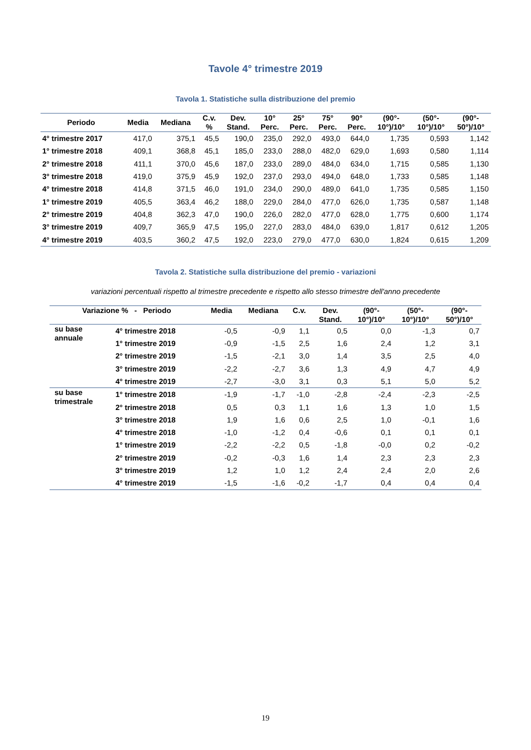Tavole 4° trimestre 2019
Tavola 1. Statistiche sulla distribuzione del premio
| Periodo | Media | Mediana | C.v. % | Dev. Stand. | 10° Perc. | 25° Perc. | 75° Perc. | 90° Perc. | (90°- 10°)/10° | (50°- 10°)/10° | (90°- 50°)/10° |
| --- | --- | --- | --- | --- | --- | --- | --- | --- | --- | --- | --- |
| 4° trimestre 2017 | 417,0 | 375,1 | 45,5 | 190,0 | 235,0 | 292,0 | 493,0 | 644,0 | 1,735 | 0,593 | 1,142 |
| 1° trimestre 2018 | 409,1 | 368,8 | 45,1 | 185,0 | 233,0 | 288,0 | 482,0 | 629,0 | 1,693 | 0,580 | 1,114 |
| 2° trimestre 2018 | 411,1 | 370,0 | 45,6 | 187,0 | 233,0 | 289,0 | 484,0 | 634,0 | 1,715 | 0,585 | 1,130 |
| 3° trimestre 2018 | 419,0 | 375,9 | 45,9 | 192,0 | 237,0 | 293,0 | 494,0 | 648,0 | 1,733 | 0,585 | 1,148 |
| 4° trimestre 2018 | 414,8 | 371,5 | 46,0 | 191,0 | 234,0 | 290,0 | 489,0 | 641,0 | 1,735 | 0,585 | 1,150 |
| 1° trimestre 2019 | 405,5 | 363,4 | 46,2 | 188,0 | 229,0 | 284,0 | 477,0 | 626,0 | 1,735 | 0,587 | 1,148 |
| 2° trimestre 2019 | 404,8 | 362,3 | 47,0 | 190,0 | 226,0 | 282,0 | 477,0 | 628,0 | 1,775 | 0,600 | 1,174 |
| 3° trimestre 2019 | 409,7 | 365,9 | 47,5 | 195,0 | 227,0 | 283,0 | 484,0 | 639,0 | 1,817 | 0,612 | 1,205 |
| 4° trimestre 2019 | 403,5 | 360,2 | 47,5 | 192,0 | 223,0 | 279,0 | 477,0 | 630,0 | 1,824 | 0,615 | 1,209 |
Tavola 2. Statistiche sulla distribuzione del premio - variazioni
variazioni percentuali rispetto al trimestre precedente e rispetto allo stesso trimestre dell'anno precedente
| Variazione % - Periodo | | Media | Mediana | C.v. | Dev. Stand. | (90°- 10°)/10° | (50°- 10°)/10° | (90°- 50°)/10° |
| --- | --- | --- | --- | --- | --- | --- | --- | --- |
| su base annuale | 4° trimestre 2018 | -0,5 | -0,9 | 1,1 | 0,5 | 0,0 | -1,3 | 0,7 |
| | 1° trimestre 2019 | -0,9 | -1,5 | 2,5 | 1,6 | 2,4 | 1,2 | 3,1 |
| | 2° trimestre 2019 | -1,5 | -2,1 | 3,0 | 1,4 | 3,5 | 2,5 | 4,0 |
| | 3° trimestre 2019 | -2,2 | -2,7 | 3,6 | 1,3 | 4,9 | 4,7 | 4,9 |
| | 4° trimestre 2019 | -2,7 | -3,0 | 3,1 | 0,3 | 5,1 | 5,0 | 5,2 |
| su base trimestrale | 1° trimestre 2018 | -1,9 | -1,7 | -1,0 | -2,8 | -2,4 | -2,3 | -2,5 |
| | 2° trimestre 2018 | 0,5 | 0,3 | 1,1 | 1,6 | 1,3 | 1,0 | 1,5 |
| | 3° trimestre 2018 | 1,9 | 1,6 | 0,6 | 2,5 | 1,0 | -0,1 | 1,6 |
| | 4° trimestre 2018 | -1,0 | -1,2 | 0,4 | -0,6 | 0,1 | 0,1 | 0,1 |
| | 1° trimestre 2019 | -2,2 | -2,2 | 0,5 | -1,8 | -0,0 | 0,2 | -0,2 |
| | 2° trimestre 2019 | -0,2 | -0,3 | 1,6 | 1,4 | 2,3 | 2,3 | 2,3 |
| | 3° trimestre 2019 | 1,2 | 1,0 | 1,2 | 2,4 | 2,4 | 2,0 | 2,6 |
| | 4° trimestre 2019 | -1,5 | -1,6 | -0,2 | -1,7 | 0,4 | 0,4 | 0,4 |
19